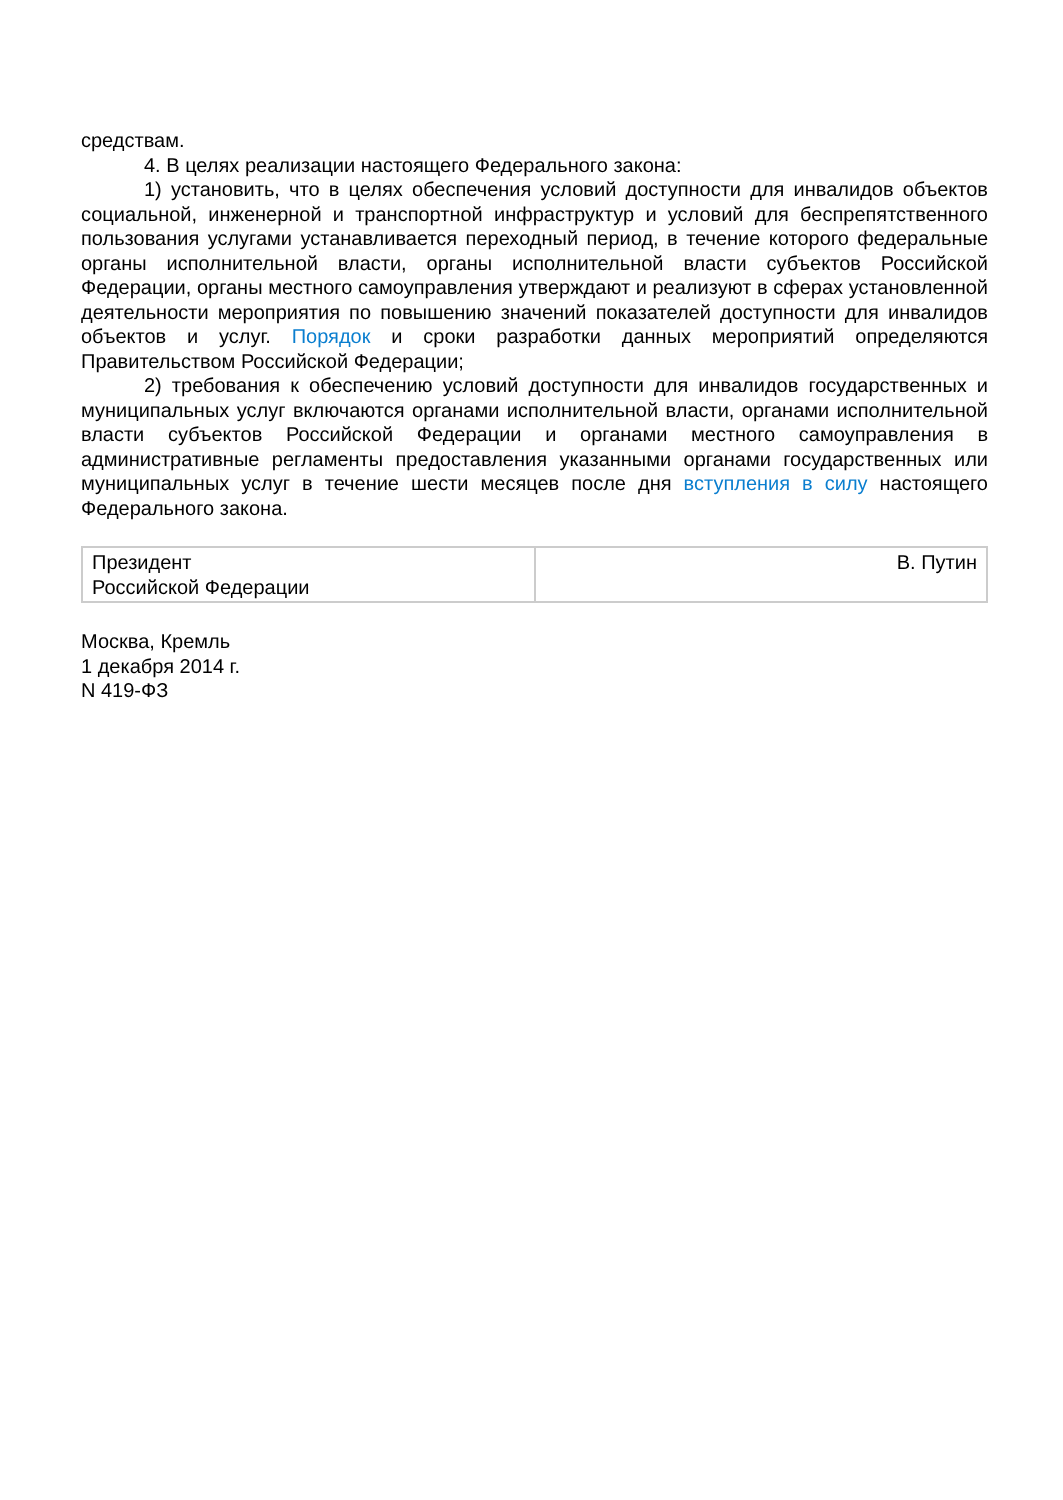средствам.
4. В целях реализации настоящего Федерального закона:
1) установить, что в целях обеспечения условий доступности для инвалидов объектов социальной, инженерной и транспортной инфраструктур и условий для беспрепятственного пользования услугами устанавливается переходный период, в течение которого федеральные органы исполнительной власти, органы исполнительной власти субъектов Российской Федерации, органы местного самоуправления утверждают и реализуют в сферах установленной деятельности мероприятия по повышению значений показателей доступности для инвалидов объектов и услуг. Порядок и сроки разработки данных мероприятий определяются Правительством Российской Федерации;
2) требования к обеспечению условий доступности для инвалидов государственных и муниципальных услуг включаются органами исполнительной власти, органами исполнительной власти субъектов Российской Федерации и органами местного самоуправления в административные регламенты предоставления указанными органами государственных или муниципальных услуг в течение шести месяцев после дня вступления в силу настоящего Федерального закона.
| Президент Российской Федерации | В. Путин |
Москва, Кремль
1 декабря 2014 г.
N 419-ФЗ